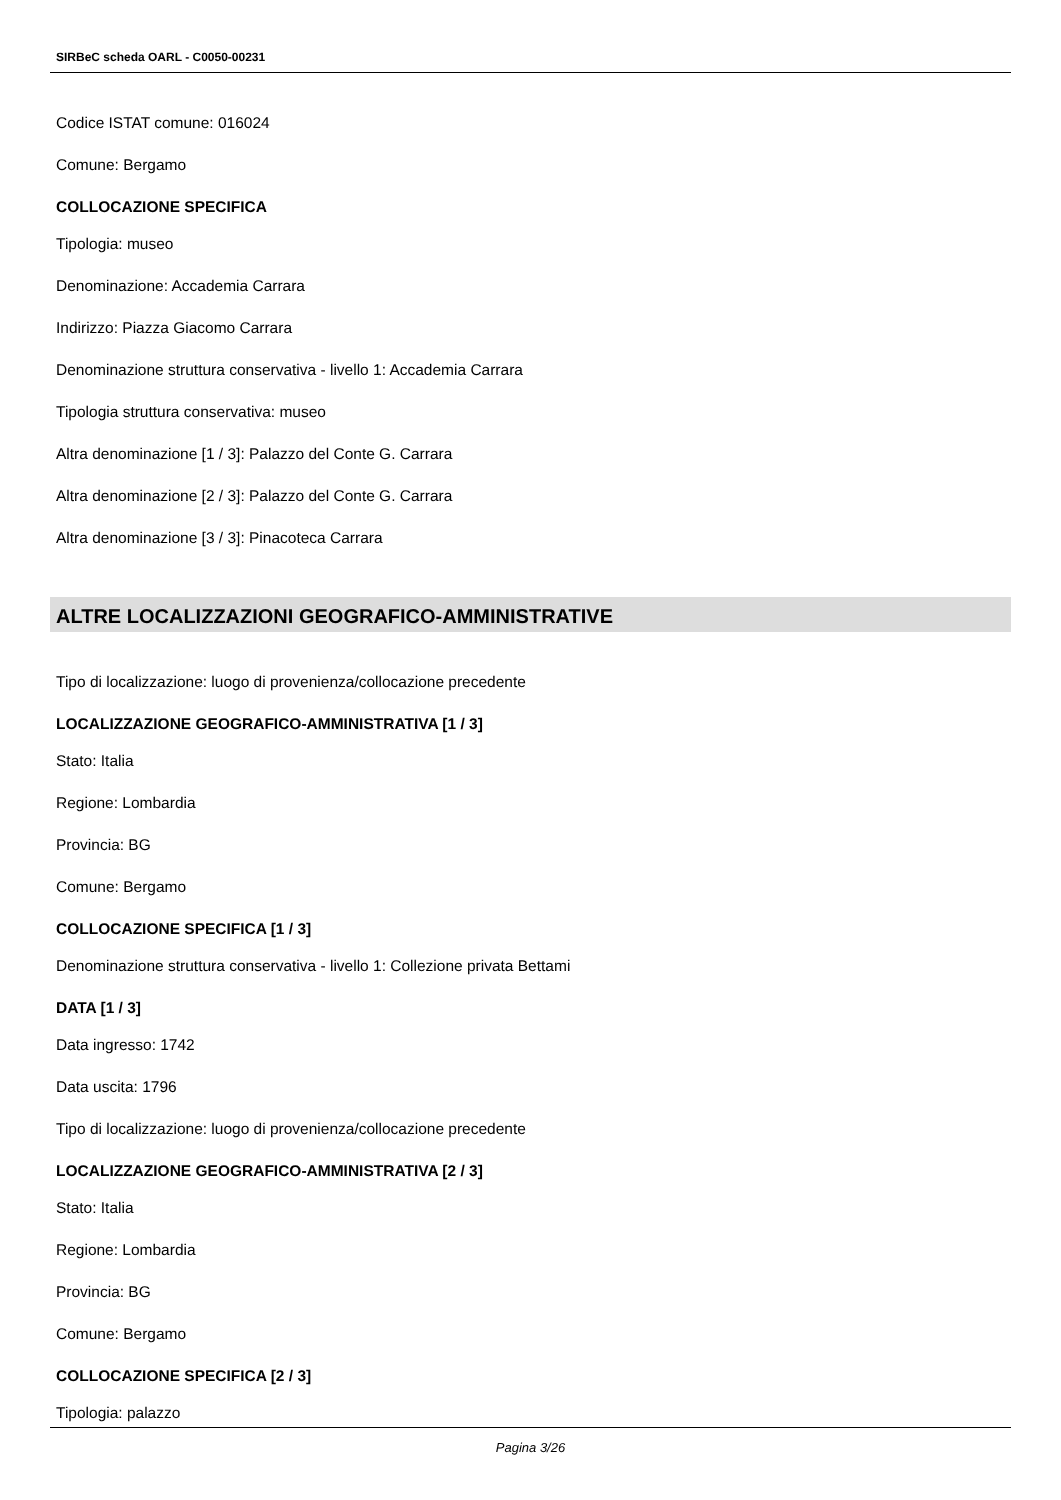SIRBeC scheda OARL - C0050-00231
Codice ISTAT comune: 016024
Comune: Bergamo
COLLOCAZIONE SPECIFICA
Tipologia: museo
Denominazione: Accademia Carrara
Indirizzo: Piazza Giacomo Carrara
Denominazione struttura conservativa - livello 1: Accademia Carrara
Tipologia struttura conservativa: museo
Altra denominazione [1 / 3]: Palazzo del Conte G. Carrara
Altra denominazione [2 / 3]: Palazzo del Conte G. Carrara
Altra denominazione [3 / 3]: Pinacoteca Carrara
ALTRE LOCALIZZAZIONI GEOGRAFICO-AMMINISTRATIVE
Tipo di localizzazione: luogo di provenienza/collocazione precedente
LOCALIZZAZIONE GEOGRAFICO-AMMINISTRATIVA [1 / 3]
Stato: Italia
Regione: Lombardia
Provincia: BG
Comune: Bergamo
COLLOCAZIONE SPECIFICA [1 / 3]
Denominazione struttura conservativa - livello 1: Collezione privata Bettami
DATA [1 / 3]
Data ingresso: 1742
Data uscita: 1796
Tipo di localizzazione: luogo di provenienza/collocazione precedente
LOCALIZZAZIONE GEOGRAFICO-AMMINISTRATIVA [2 / 3]
Stato: Italia
Regione: Lombardia
Provincia: BG
Comune: Bergamo
COLLOCAZIONE SPECIFICA [2 / 3]
Tipologia: palazzo
Pagina 3/26